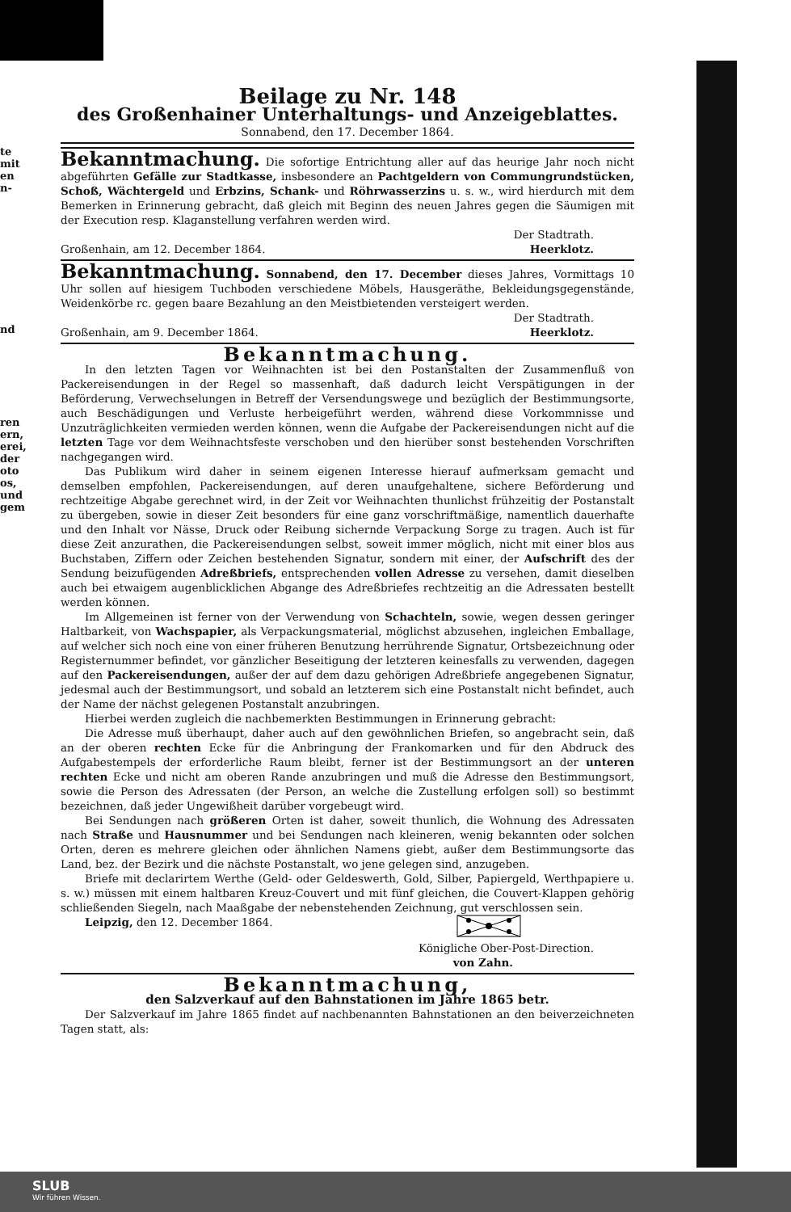te
mit
en
n-
nd
ren
ern,
erei,
der
oto
os,
und
gem
Beilage zu Nr. 148
des Großenhainer Unterhaltungs- und Anzeigeblattes.
Sonnabend, den 17. December 1864.
Bekanntmachung. Die sofortige Entrichtung aller auf das heurige Jahr noch nicht abgeführten Gefälle zur Stadtkasse, insbesondere an Pachtgeldern von Commungrundstücken, Schoß, Wächtergeld und Erbzins, Schank- und Röhrwasserzins u. s. w., wird hierdurch mit dem Bemerken in Erinnerung gebracht, daß gleich mit Beginn des neuen Jahres gegen die Säumigen mit der Execution resp. Klaganstellung verfahren werden wird.
Der Stadtrath.
Großenhain, am 12. December 1864. Heerklotz.
Bekanntmachung. Sonnabend, den 17. December dieses Jahres, Vormittags 10 Uhr sollen auf hiesigem Tuchboden verschiedene Möbels, Hausgeräthe, Bekleidungsgegenstände, Weidenkörbe rc. gegen baare Bezahlung an den Meistbietenden versteigert werden.
Der Stadtrath.
Großenhain, am 9. December 1864. Heerklotz.
Bekanntmachung.
In den letzten Tagen vor Weihnachten ist bei den Postanstalten der Zusammenfluß von Packereisendungen in der Regel so massenhaft, daß dadurch leicht Verspätigungen in der Beförderung, Verwechselungen in Betreff der Versendungswege und bezüglich der Bestimmungsorte, auch Beschädigungen und Verluste herbeigeführt werden, während diese Vorkommnisse und Unzuträglichkeiten vermieden werden können, wenn die Aufgabe der Packereisendungen nicht auf die letzten Tage vor dem Weihnachtsfeste verschoben und den hierüber sonst bestehenden Vorschriften nachgegangen wird.
Das Publikum wird daher in seinem eigenen Interesse hierauf aufmerksam gemacht und demselben empfohlen, Packereisendungen, auf deren unaufgehaltene, sichere Beförderung und rechtzeitige Abgabe gerechnet wird, in der Zeit vor Weihnachten thunlichst frühzeitig der Postanstalt zu übergeben, sowie in dieser Zeit besonders für eine ganz vorschriftmäßige, namentlich dauerhafte und den Inhalt vor Nässe, Druck oder Reibung sichernde Verpackung Sorge zu tragen. Auch ist für diese Zeit anzurathen, die Packereisendungen selbst, soweit immer möglich, nicht mit einer blos aus Buchstaben, Ziffern oder Zeichen bestehenden Signatur, sondern mit einer, der Aufschrift des der Sendung beizufügenden Adreßbriefs, entsprechenden vollen Adresse zu versehen, damit dieselben auch bei etwaigem augenblicklichen Abgange des Adreßbriefes rechtzeitig an die Adressaten bestellt werden können.
Im Allgemeinen ist ferner von der Verwendung von Schachteln, sowie, wegen dessen geringer Haltbarkeit, von Wachspapier, als Verpackungsmaterial, möglichst abzusehen, ingleichen Emballage, auf welcher sich noch eine von einer früheren Benutzung herrührende Signatur, Ortsbezeichnung oder Registernummer befindet, vor gänzlicher Beseitigung der letzteren keinesfalls zu verwenden, dagegen auf den Packereisendungen, außer der auf dem dazu gehörigen Adreßbriefe angegebenen Signatur, jedesmal auch der Bestimmungsort, und sobald an letzterem sich eine Postanstalt nicht befindet, auch der Name der nächst gelegenen Postanstalt anzubringen.
Hierbei werden zugleich die nachbemerkten Bestimmungen in Erinnerung gebracht:
Die Adresse muß überhaupt, daher auch auf den gewöhnlichen Briefen, so angebracht sein, daß an der oberen rechten Ecke für die Anbringung der Frankomarken und für den Abdruck des Aufgabestempels der erforderliche Raum bleibt, ferner ist der Bestimmungsort an der unteren rechten Ecke und nicht am oberen Rande anzubringen und muß die Adresse den Bestimmungsort, sowie die Person des Adressaten (der Person, an welche die Zustellung erfolgen soll) so bestimmt bezeichnen, daß jeder Ungewißheit darüber vorgebeugt wird.
Bei Sendungen nach größeren Orten ist daher, soweit thunlich, die Wohnung des Adressaten nach Straße und Hausnummer und bei Sendungen nach kleineren, wenig bekannten oder solchen Orten, deren es mehrere gleichen oder ähnlichen Namens giebt, außer dem Bestimmungsorte das Land, bez. der Bezirk und die nächste Postanstalt, wo jene gelegen sind, anzugeben.
Briefe mit declarirtem Werthe (Geld- oder Geldeswerth, Gold, Silber, Papiergeld, Werthpapiere u. s. w.) müssen mit einem haltbaren Kreuz-Couvert und mit fünf gleichen, die Couvert-Klappen gehörig schließenden Siegeln, nach Maaßgabe der nebenstehenden Zeichnung, gut verschlossen sein.
Leipzig, den 12. December 1864.
Königliche Ober-Post-Direction.
von Zahn.
Bekanntmachung,
den Salzverkauf auf den Bahnstationen im Jahre 1865 betr.
Der Salzverkauf im Jahre 1865 findet auf nachbenannten Bahnstationen an den beiverzeichneten Tagen statt, als:
SLUB
Wir führen Wissen.